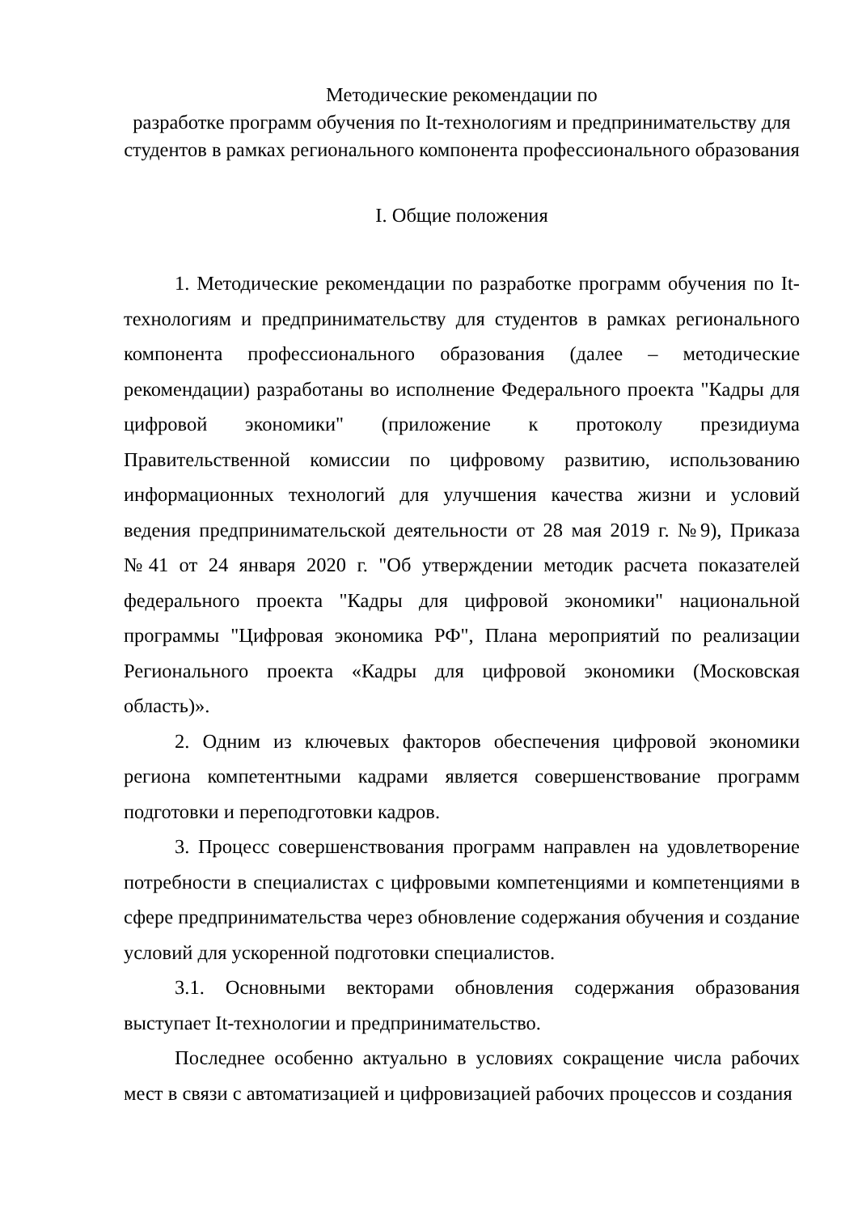Методические рекомендации по
разработке программ обучения по It-технологиям и предпринимательству для студентов в рамках регионального компонента профессионального образования
I. Общие положения
1. Методические рекомендации по разработке программ обучения по It-технологиям и предпринимательству для студентов в рамках регионального компонента профессионального образования (далее – методические рекомендации) разработаны во исполнение Федерального проекта "Кадры для цифровой экономики" (приложение к протоколу президиума Правительственной комиссии по цифровому развитию, использованию информационных технологий для улучшения качества жизни и условий ведения предпринимательской деятельности от 28 мая 2019 г. №9), Приказа №41 от 24 января 2020 г. "Об утверждении методик расчета показателей федерального проекта "Кадры для цифровой экономики" национальной программы "Цифровая экономика РФ", Плана мероприятий по реализации Регионального проекта «Кадры для цифровой экономики (Московская область)».
2. Одним из ключевых факторов обеспечения цифровой экономики региона компетентными кадрами является совершенствование программ подготовки и переподготовки кадров.
3. Процесс совершенствования программ направлен на удовлетворение потребности в специалистах с цифровыми компетенциями и компетенциями в сфере предпринимательства через обновление содержания обучения и создание условий для ускоренной подготовки специалистов.
3.1. Основными векторами обновления содержания образования выступает It-технологии и предпринимательство.
Последнее особенно актуально в условиях сокращение числа рабочих мест в связи с автоматизацией и цифровизацией рабочих процессов и создания